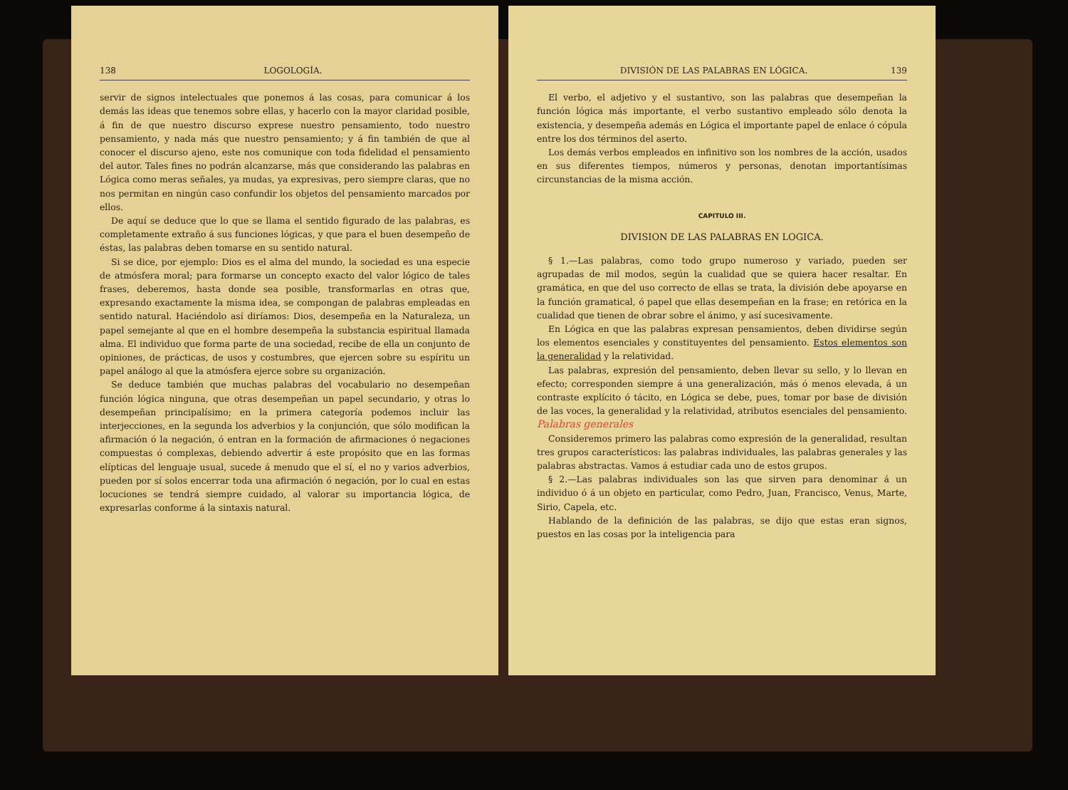138 LOGOLOGÍA.
servir de signos intelectuales que ponemos á las cosas, para comunicar á los demás las ideas que tenemos sobre ellas, y hacerlo con la mayor claridad posible, á fin de que nuestro discurso exprese nuestro pensamiento, todo nuestro pensamiento, y nada más que nuestro pensamiento; y á fin también de que al conocer el discurso ajeno, este nos comunique con toda fidelidad el pensamiento del autor. Tales fines no podrán alcanzarse, más que considerando las palabras en Lógica como meras señales, ya mudas, ya expresivas, pero siempre claras, que no nos permitan en ningún caso confundir los objetos del pensamiento marcados por ellos.
De aquí se deduce que lo que se llama el sentido figurado de las palabras, es completamente extraño á sus funciones lógicas, y que para el buen desempeño de éstas, las palabras deben tomarse en su sentido natural.
Si se dice, por ejemplo: Dios es el alma del mundo, la sociedad es una especie de atmósfera moral; para formarse un concepto exacto del valor lógico de tales frases, deberemos, hasta donde sea posible, transformarlas en otras que, expresando exactamente la misma idea, se compongan de palabras empleadas en sentido natural. Haciéndolo así diríamos: Dios, desempeña en la Naturaleza, un papel semejante al que en el hombre desempeña la substancia espiritual llamada alma. El individuo que forma parte de una sociedad, recibe de ella un conjunto de opiniones, de prácticas, de usos y costumbres, que ejercen sobre su espíritu un papel análogo al que la atmósfera ejerce sobre su organización.
Se deduce también que muchas palabras del vocabulario no desempeñan función lógica ninguna, que otras desempeñan un papel secundario, y otras lo desempeñan principalísimo; en la primera categoría podemos incluir las interjecciones, en la segunda los adverbios y la conjunción, que sólo modifican la afirmación ó la negación, ó entran en la formación de afirmaciones ó negaciones compuestas ó complexas, debiendo advertir á este propósito que en las formas elípticas del lenguaje usual, sucede á menudo que el sí, el no y varios adverbios, pueden por sí solos encerrar toda una afirmación ó negación, por lo cual en estas locuciones se tendrá siempre cuidado, al valorar su importancia lógica, de expresarlas conforme á la sintaxis natural.
DIVISIÓN DE LAS PALABRAS EN LÓGICA. 139
El verbo, el adjetivo y el sustantivo, son las palabras que desempeñan la función lógica más importante, el verbo sustantivo empleado sólo denota la existencia, y desempeña además en Lógica el importante papel de enlace ó cópula entre los dos términos del aserto.
Los demás verbos empleados en infinitivo son los nombres de la acción, usados en sus diferentes tiempos, números y personas, denotan importantísimas circunstancias de la misma acción.
CAPITULO III.
DIVISION DE LAS PALABRAS EN LOGICA.
§ 1.—Las palabras, como todo grupo numeroso y variado, pueden ser agrupadas de mil modos, según la cualidad que se quiera hacer resaltar. En gramática, en que del uso correcto de ellas se trata, la división debe apoyarse en la función gramatical, ó papel que ellas desempeñan en la frase; en retórica en la cualidad que tienen de obrar sobre el ánimo, y así sucesivamente.
En Lógica en que las palabras expresan pensamientos, deben dividirse según los elementos esenciales y constituyentes del pensamiento. Estos elementos son la generalidad y la relatividad.
Las palabras, expresión del pensamiento, deben llevar su sello, y lo llevan en efecto; corresponden siempre á una generalización, más ó menos elevada, á un contraste explícito ó tácito, en Lógica se debe, pues, tomar por base de división de las voces, la generalidad y la relatividad, atributos esenciales del pensamiento. Palabras generales
Consideremos primero las palabras como expresión de la generalidad, resultan tres grupos característicos: las palabras individuales, las palabras generales y las palabras abstractas. Vamos á estudiar cada uno de estos grupos.
§ 2.—Las palabras individuales son las que sirven para denominar á un individuo ó á un objeto en particular, como Pedro, Juan, Francisco, Venus, Marte, Sirio, Capela, etc.
Hablando de la definición de las palabras, se dijo que estas eran signos, puestos en las cosas por la inteligencia para